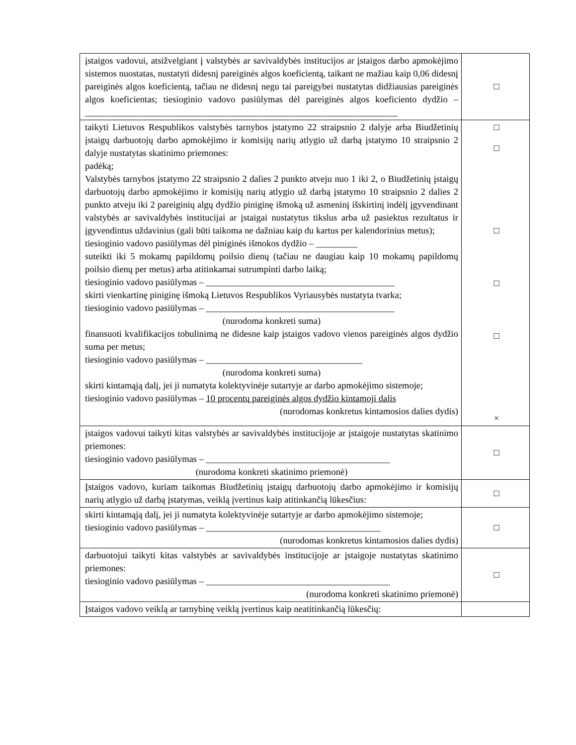| įstaigos vadovui, atsižvelgiant į valstybės ar savivaldybės institucijos ar įstaigos darbo apmokėjimo sistemos nuostatas, nustatyti didesnį pareiginės algos koeficientą, taikant ne mažiau kaip 0,06 didesnį pareiginės algos koeficientą, tačiau ne didesnį negu tai pareigybei nustatytas didžiausias pareiginės algos koeficientas; tiesioginio vadovo pasiūlymas dėl pareiginės algos koeficiento dydžio – ____________________________________________________________________ | □ |
| taikyti Lietuvos Respublikos valstybės tarnybos įstatymo 22 straipsnio 2 dalyje arba Biudžetinių įstaigų darbuotojų darbo apmokėjimo ir komisijų narių atlygio už darbą įstatymo 10 straipsnio 2 dalyje nustatytas skatinimo priemones: padėką; Valstybės tarnybos įstatymo 22 straipsnio 2 dalies 2 punkto atveju nuo 1 iki 2, o Biudžetinių įstaigų darbuotojų darbo apmokėjimo ir komisijų narių atlygio už darbą įstatymo 10 straipsnio 2 dalies 2 punkto atveju iki 2 pareiginių algų dydžio piniginę išmoką už asmeninį išskirtinį indėlį įgyvendinant valstybės ar savivaldybės institucijai ar įstaigai nustatytus tikslus arba už pasiektus rezultatus ir įgyvendintus uždavinius (gali būti taikoma ne dažniau kaip du kartus per kalendorinius metus); tiesioginio vadovo pasiūlymas dėl piniginės išmokos dydžio – _________ suteikti iki 5 mokamų papildomų poilsio dienų (tačiau ne daugiau kaip 10 mokamų papildomų poilsio dienų per metus) arba atitinkamai sutrumpinti darbo laiką; tiesioginio vadovo pasiūlymas – _________________________________________ skirti vienkartinę piniginę išmoką Lietuvos Respublikos Vyriausybės nustatyta tvarka; tiesioginio vadovo pasiūlymas – _________________________________________ (nurodoma konkreti suma) finansuoti kvalifikacijos tobulinimą ne didesne kaip įstaigos vadovo vienos pareiginės algos dydžio suma per metus; tiesioginio vadovo pasiūlymas – __________________________________ (nurodoma konkreti suma) skirti kintamąją dalį, jei ji numatyta kolektyvinėje sutartyje ar darbo apmokėjimo sistemoje; tiesioginio vadovo pasiūlymas – 10 procentų pareiginės algos dydžio kintamoji dalis (nurodomas konkretus kintamosios dalies dydis) | □ □ □ □ □ × |
| įstaigos vadovui taikyti kitas valstybės ar savivaldybės institucijoje ar įstaigoje nustatytas skatinimo priemones: tiesioginio vadovo pasiūlymas – ________________________________________ (nurodoma konkreti skatinimo priemonė) | □ |
| Įstaigos vadovo, kuriam taikomas Biudžetinių įstaigų darbuotojų darbo apmokėjimo ir komisijų narių atlygio už darbą įstatymas, veiklą įvertinus kaip atitinkančią lūkesčius: | □ |
| skirti kintamąją dalį, jei ji numatyta kolektyvinėje sutartyje ar darbo apmokėjimo sistemoje; tiesioginio vadovo pasiūlymas – ______________________________________ (nurodomas konkretus kintamosios dalies dydis) | □ |
| darbuotojui taikyti kitas valstybės ar savivaldybės institucijoje ar įstaigoje nustatytas skatinimo priemones: tiesioginio vadovo pasiūlymas – ________________________________________ (nurodoma konkreti skatinimo priemonė) | □ |
| Įstaigos vadovo veiklą ar tarnybinę veiklą įvertinus kaip neatitinkančią lūkesčių: | |